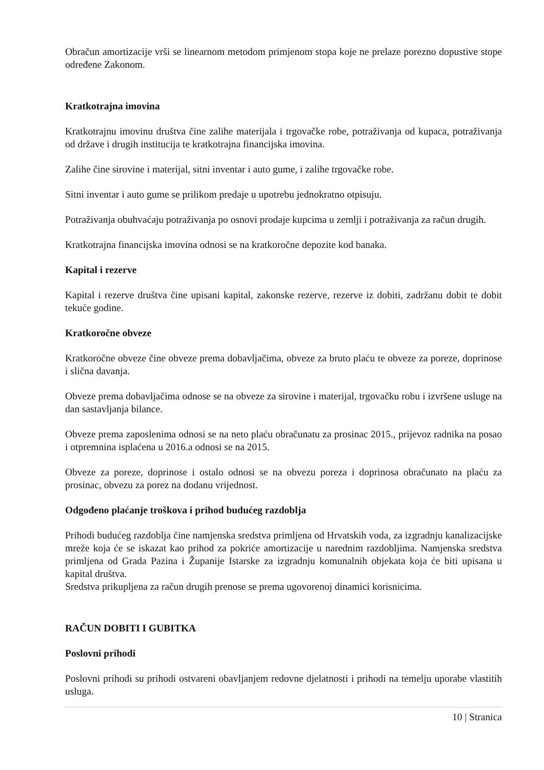Obračun amortizacije vrši se linearnom metodom primjenom stopa koje ne prelaze porezno dopustive stope određene Zakonom.
Kratkotrajna imovina
Kratkotrajnu imovinu društva čine zalihe materijala i trgovačke robe, potraživanja od kupaca, potraživanja od države i drugih institucija te kratkotrajna financijska imovina.
Zalihe čine sirovine i materijal, sitni inventar i auto gume, i zalihe trgovačke robe.
Sitni inventar i auto gume se prilikom predaje u upotrebu jednokratno otpisuju.
Potraživanja obuhvaćaju potraživanja po osnovi prodaje kupcima u zemlji i potraživanja za račun drugih.
Kratkotrajna financijska imovina odnosi se na kratkoročne depozite kod banaka.
Kapital i rezerve
Kapital i rezerve društva čine upisani kapital, zakonske rezerve, rezerve iz dobiti, zadržanu dobit te dobit tekuće godine.
Kratkoročne obveze
Kratkoročne obveze čine obveze prema dobavljačima, obveze za bruto plaću te obveze za poreze, doprinose i slična davanja.
Obveze prema dobavljačima odnose se na obveze za sirovine i materijal, trgovačku robu i izvršene usluge na dan sastavljanja bilance.
Obveze prema zaposlenima odnosi se na neto plaću obračunatu za prosinac 2015., prijevoz radnika na posao i otpremnina isplaćena u 2016.a odnosi se na 2015.
Obveze za poreze, doprinose i ostalo odnosi se na obvezu poreza i doprinosa obračunato na plaću za prosinac, obvezu za porez na dodanu vrijednost.
Odgođeno plaćanje troškova i prihod budućeg razdoblja
Prihodi budućeg razdoblja čine namjenska sredstva primljena od Hrvatskih voda, za izgradnju kanalizacijske mreže koja će se iskazat kao prihod za pokriće amortizacije u narednim razdobljima. Namjenska sredstva primljena od Grada Pazina i Županije Istarske za izgradnju komunalnih objekata koja će biti upisana u kapital društva.
Sredstva prikupljena za račun drugih prenose se prema ugovorenoj dinamici korisnicima.
RAČUN DOBITI I GUBITKA
Poslovni prihodi
Poslovni prihodi su prihodi ostvareni obavljanjem redovne djelatnosti i prihodi na temelju uporabe vlastitih usluga.
10 | Stranica